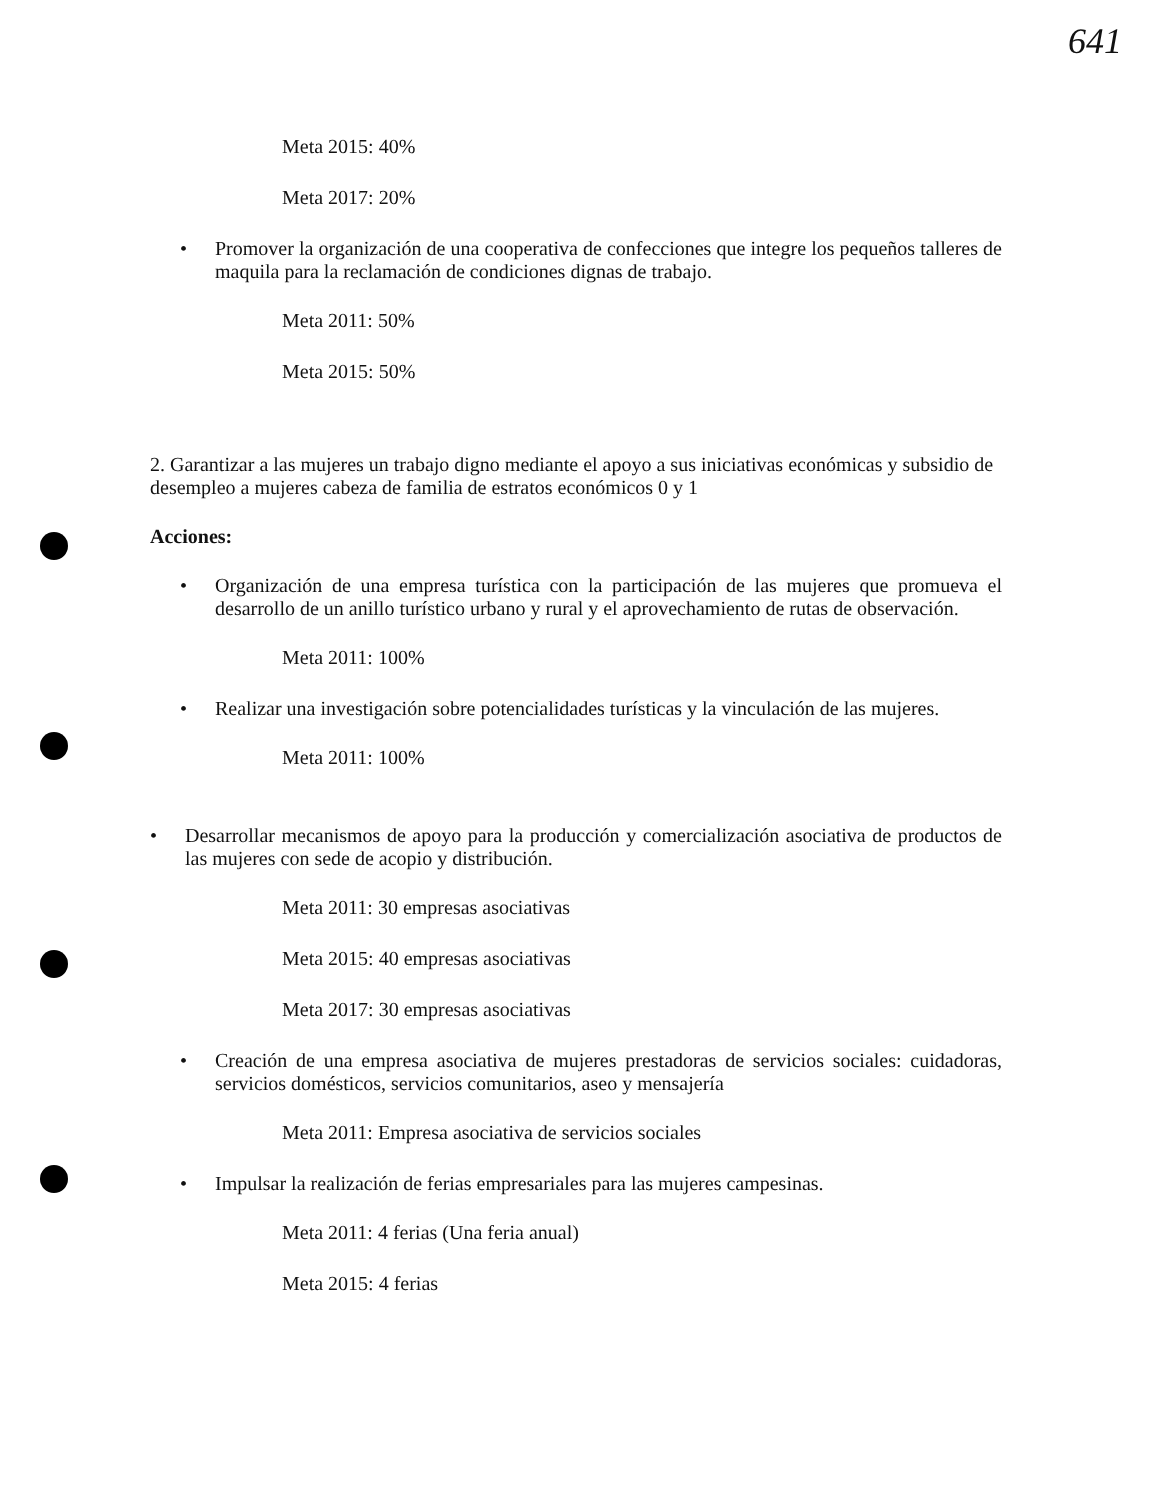641
Meta 2015: 40%
Meta 2017: 20%
• Promover la organización de una cooperativa de confecciones que integre los pequeños talleres de maquila para la reclamación de condiciones dignas de trabajo.
Meta 2011: 50%
Meta 2015: 50%
2. Garantizar a las mujeres un trabajo digno mediante el apoyo a sus iniciativas económicas y subsidio de desempleo a mujeres cabeza de familia de estratos económicos 0 y 1
Acciones:
• Organización de una empresa turística con la participación de las mujeres que promueva el desarrollo de un anillo turístico urbano y rural y el aprovechamiento de rutas de observación.
Meta 2011: 100%
• Realizar una investigación sobre potencialidades turísticas y la vinculación de las mujeres.
Meta 2011: 100%
• Desarrollar mecanismos de apoyo para la producción y comercialización asociativa de productos de las mujeres con sede de acopio y distribución.
Meta 2011: 30 empresas asociativas
Meta 2015: 40 empresas asociativas
Meta 2017: 30 empresas asociativas
• Creación de una empresa asociativa de mujeres prestadoras de servicios sociales: cuidadoras, servicios domésticos, servicios comunitarios, aseo y mensajería
Meta 2011: Empresa asociativa de servicios sociales
• Impulsar la realización de ferias empresariales para las mujeres campesinas.
Meta 2011: 4 ferias (Una feria anual)
Meta 2015: 4 ferias